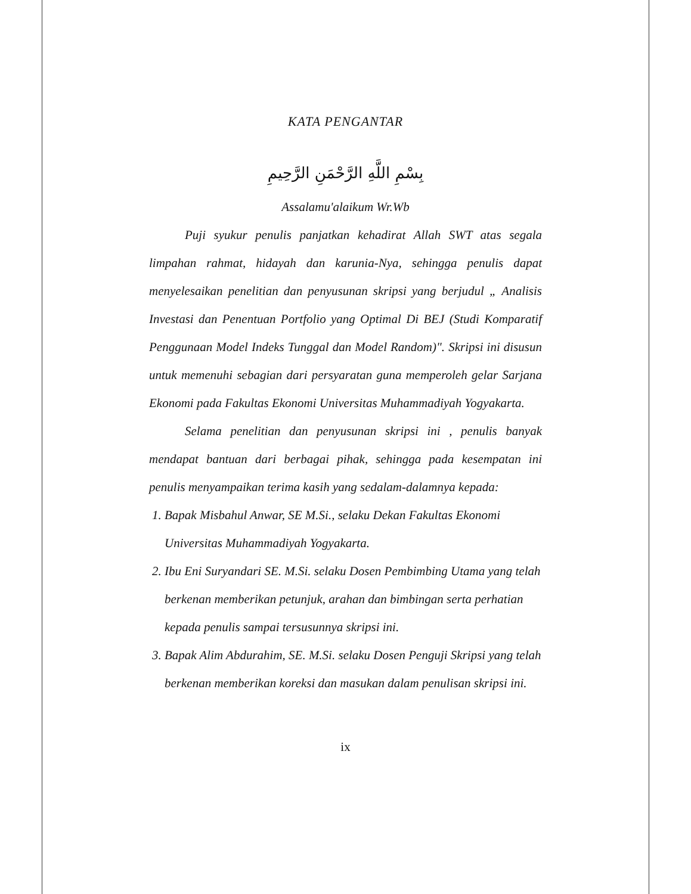KATA PENGANTAR
بِسْمِ اللَّهِ الرَّحْمَنِ الرَّحِيمِ
Assalamu'alaikum Wr.Wb
Puji syukur penulis panjatkan kehadirat Allah SWT atas segala limpahan rahmat, hidayah dan karunia-Nya, sehingga penulis dapat menyelesaikan penelitian dan penyusunan skripsi yang berjudul „ Analisis Investasi dan Penentuan Portfolio yang Optimal Di BEJ (Studi Komparatif Penggunaan Model Indeks Tunggal dan Model Random)". Skripsi ini disusun untuk memenuhi sebagian dari persyaratan guna memperoleh gelar Sarjana Ekonomi pada Fakultas Ekonomi Universitas Muhammadiyah Yogyakarta.
Selama penelitian dan penyusunan skripsi ini , penulis banyak mendapat bantuan dari berbagai pihak, sehingga pada kesempatan ini penulis menyampaikan terima kasih yang sedalam-dalamnya kepada:
1. Bapak Misbahul Anwar, SE M.Si., selaku Dekan Fakultas Ekonomi Universitas Muhammadiyah Yogyakarta.
2. Ibu Eni Suryandari SE. M.Si. selaku Dosen Pembimbing Utama yang telah berkenan memberikan petunjuk, arahan dan bimbingan serta perhatian kepada penulis sampai tersusunnya skripsi ini.
3. Bapak Alim Abdurahim, SE. M.Si. selaku Dosen Penguji Skripsi yang telah berkenan memberikan koreksi dan masukan dalam penulisan skripsi ini.
ix